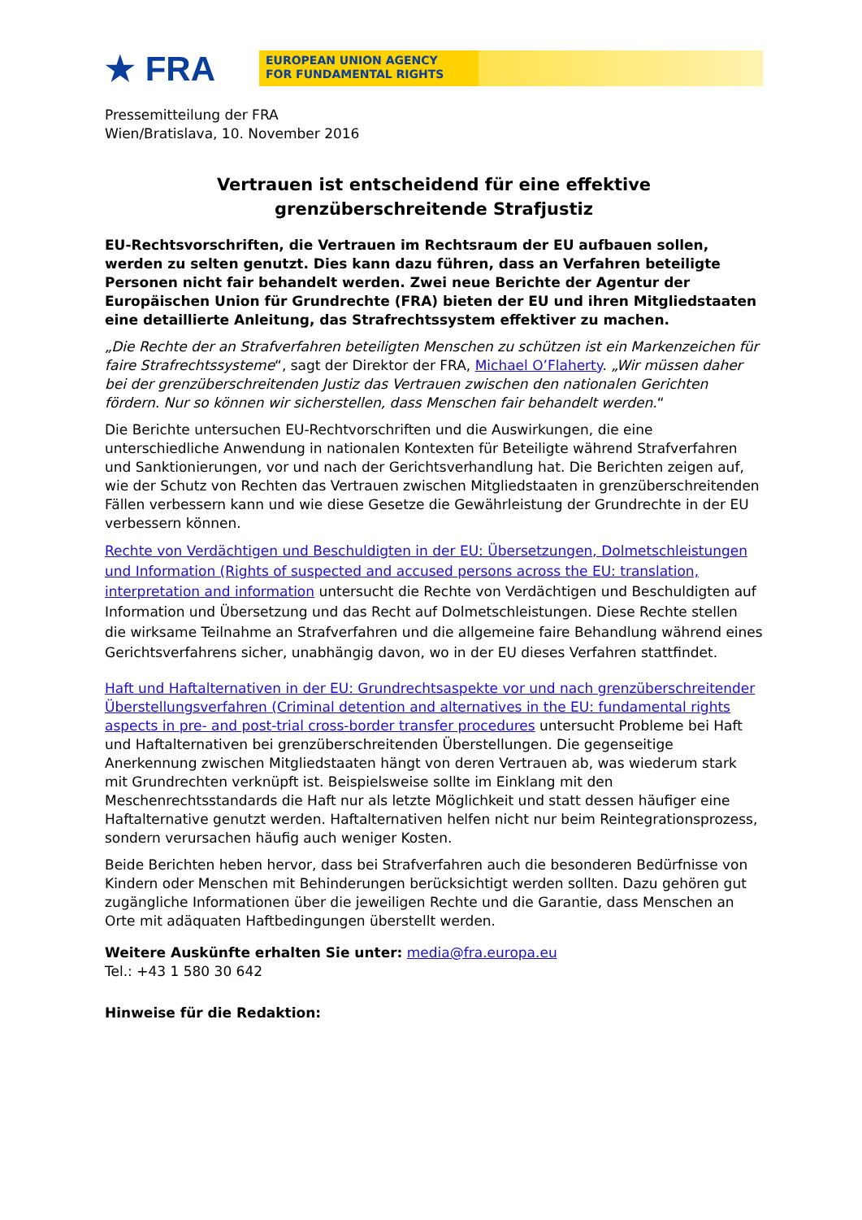★ FRA
EUROPEAN UNION AGENCY
FOR FUNDAMENTAL RIGHTS
Pressemitteilung der FRA
Wien/Bratislava, 10. November 2016
Vertrauen ist entscheidend für eine effektive
grenzüberschreitende Strafjustiz
EU-Rechtsvorschriften, die Vertrauen im Rechtsraum der EU aufbauen sollen, werden zu selten genutzt. Dies kann dazu führen, dass an Verfahren beteiligte Personen nicht fair behandelt werden. Zwei neue Berichte der Agentur der Europäischen Union für Grundrechte (FRA) bieten der EU und ihren Mitgliedstaaten eine detaillierte Anleitung, das Strafrechtssystem effektiver zu machen.
„Die Rechte der an Strafverfahren beteiligten Menschen zu schützen ist ein Markenzeichen für faire Strafrechtssysteme“, sagt der Direktor der FRA, Michael O’Flaherty. „Wir müssen daher bei der grenzüberschreitenden Justiz das Vertrauen zwischen den nationalen Gerichten fördern. Nur so können wir sicherstellen, dass Menschen fair behandelt werden.“
Die Berichte untersuchen EU-Rechtvorschriften und die Auswirkungen, die eine unterschiedliche Anwendung in nationalen Kontexten für Beteiligte während Strafverfahren und Sanktionierungen, vor und nach der Gerichtsverhandlung hat. Die Berichten zeigen auf, wie der Schutz von Rechten das Vertrauen zwischen Mitgliedstaaten in grenzüberschreitenden Fällen verbessern kann und wie diese Gesetze die Gewährleistung der Grundrechte in der EU verbessern können.
Rechte von Verdächtigen und Beschuldigten in der EU: Übersetzungen, Dolmetschleistungen und Information (Rights of suspected and accused persons across the EU: translation, interpretation and information untersucht die Rechte von Verdächtigen und Beschuldigten auf Information und Übersetzung und das Recht auf Dolmetschleistungen. Diese Rechte stellen die wirksame Teilnahme an Strafverfahren und die allgemeine faire Behandlung während eines Gerichtsverfahrens sicher, unabhängig davon, wo in der EU dieses Verfahren stattfindet.
Haft und Haftalternativen in der EU: Grundrechtsaspekte vor und nach grenzüberschreitender Überstellungsverfahren (Criminal detention and alternatives in the EU: fundamental rights aspects in pre- and post-trial cross-border transfer procedures untersucht Probleme bei Haft und Haftalternativen bei grenzüberschreitenden Überstellungen. Die gegenseitige Anerkennung zwischen Mitgliedstaaten hängt von deren Vertrauen ab, was wiederum stark mit Grundrechten verknüpft ist. Beispielsweise sollte im Einklang mit den Meschenrechtsstandards die Haft nur als letzte Möglichkeit und statt dessen häufiger eine Haftalternative genutzt werden. Haftalternativen helfen nicht nur beim Reintegrationsprozess, sondern verursachen häufig auch weniger Kosten.
Beide Berichten heben hervor, dass bei Strafverfahren auch die besonderen Bedürfnisse von Kindern oder Menschen mit Behinderungen berücksichtigt werden sollten. Dazu gehören gut zugängliche Informationen über die jeweiligen Rechte und die Garantie, dass Menschen an Orte mit adäquaten Haftbedingungen überstellt werden.
Weitere Auskünfte erhalten Sie unter: media@fra.europa.eu
Tel.: +43 1 580 30 642
Hinweise für die Redaktion: